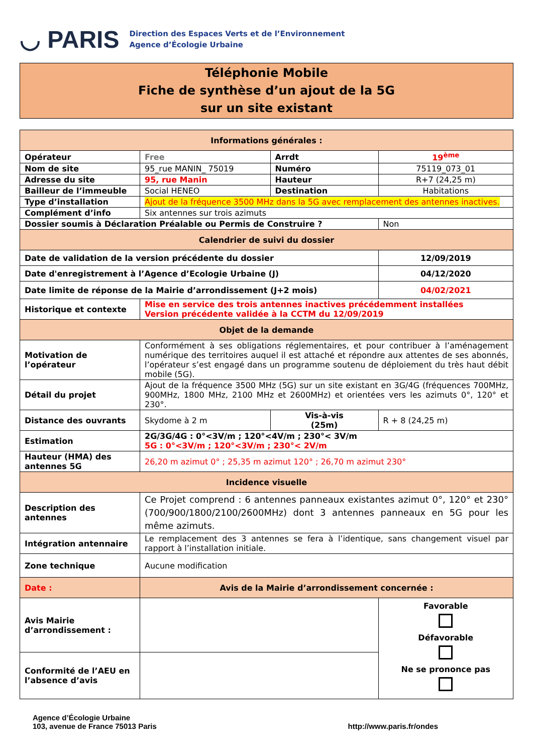◡ PARIS
Direction des Espaces Verts et de l’Environnement
Agence d’Écologie Urbaine
Téléphonie Mobile
Fiche de synthèse d’un ajout de la 5G
sur un site existant
| Informations générales : | | | |
| --- | --- | --- | --- |
| Opérateur | Free | Arrdt | 19<sup>ème</sup> |
| Nom de site | 95_rue MANIN_ 75019 | Numéro | 75119_073_01 |
| Adresse du site | 95, rue Manin | Hauteur | R+7 (24,25 m) |
| Bailleur de l’immeuble | Social HENEO | Destination | Habitations |
| Type d’installation | Ajout de la fréquence 3500 MHz dans la 5G avec remplacement des antennes inactives. | | |
| Complément d’info | Six antennes sur trois azimuts | | |
| Dossier soumis à Déclaration Préalable ou Permis de Construire ? | | | Non |
| Calendrier de suivi du dossier | | | |
| Date de validation de la version précédente du dossier | | | 12/09/2019 |
| Date d'enregistrement à l’Agence d’Ecologie Urbaine (J) | | | 04/12/2020 |
| Date limite de réponse de la Mairie d’arrondissement (J+2 mois) | | | 04/02/2021 |
| Historique et contexte | Mise en service des trois antennes inactives précédemment installées Version précédente validée à la CCTM du 12/09/2019 | | |
| Objet de la demande | | | |
| Motivation de l’opérateur | Conformément à ses obligations réglementaires, et pour contribuer à l’aménagement numérique des territoires auquel il est attaché et répondre aux attentes de ses abonnés, l’opérateur s’est engagé dans un programme soutenu de déploiement du très haut débit mobile (5G). | | |
| Détail du projet | Ajout de la fréquence 3500 MHz (5G) sur un site existant en 3G/4G (fréquences 700MHz, 900MHz, 1800 MHz, 2100 MHz et 2600MHz) et orientées vers les azimuts 0°, 120° et 230°. | | |
| Distance des ouvrants | Skydome à 2 m | Vis-à-vis (25m) | R + 8 (24,25 m) |
| Estimation | 2G/3G/4G : 0°<3V/m ; 120°<4V/m ; 230°< 3V/m 5G : 0°<3V/m ; 120°<3V/m ; 230°< 2V/m | | |
| Hauteur (HMA) des antennes 5G | 26,20 m azimut 0° ; 25,35 m azimut 120° ; 26,70 m azimut 230° | | |
| Incidence visuelle | | | |
| Description des antennes | Ce Projet comprend : 6 antennes panneaux existantes azimut 0°, 120° et 230° (700/900/1800/2100/2600MHz) dont 3 antennes panneaux en 5G pour les même azimuts. | | |
| Intégration antennaire | Le remplacement des 3 antennes se fera à l’identique, sans changement visuel par rapport à l’installation initiale. | | |
| Zone technique | Aucune modification | | |
| Date : | Avis de la Mairie d’arrondissement concernée : | | |
| Avis Mairie d’arrondissement : | | | Favorable Défavorable Ne se prononce pas |
| Conformité de l’AEU en l’absence d’avis | | | |
Agence d’Écologie Urbaine
103, avenue de France 75013 Paris
http://www.paris.fr/ondes